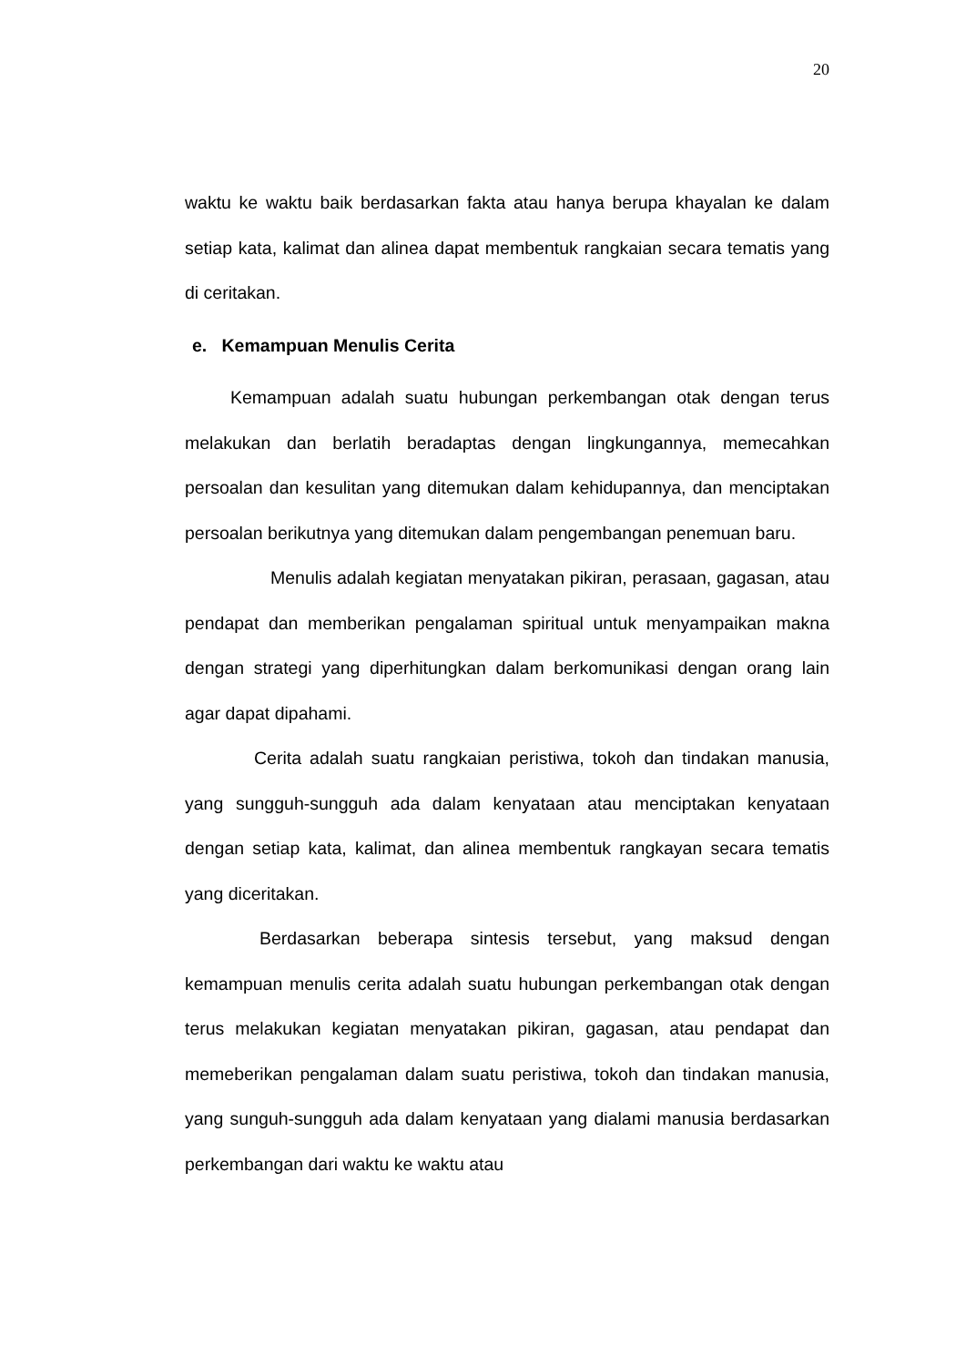20
waktu ke waktu baik berdasarkan fakta atau hanya berupa khayalan ke dalam setiap kata, kalimat dan alinea dapat membentuk rangkaian secara tematis yang di ceritakan.
e. Kemampuan Menulis Cerita
Kemampuan adalah suatu hubungan perkembangan otak dengan terus melakukan dan berlatih beradaptas dengan lingkungannya, memecahkan persoalan dan kesulitan yang ditemukan dalam kehidupannya, dan menciptakan persoalan berikutnya yang ditemukan dalam pengembangan penemuan baru.
Menulis adalah kegiatan menyatakan pikiran, perasaan, gagasan, atau pendapat dan memberikan pengalaman spiritual untuk menyampaikan makna dengan strategi yang diperhitungkan dalam berkomunikasi dengan orang lain agar dapat dipahami.
Cerita adalah suatu rangkaian peristiwa, tokoh dan tindakan manusia, yang sungguh-sungguh ada dalam kenyataan atau menciptakan kenyataan dengan setiap kata, kalimat, dan alinea membentuk rangkayan secara tematis yang diceritakan.
Berdasarkan beberapa sintesis tersebut, yang maksud dengan kemampuan menulis cerita adalah suatu hubungan perkembangan otak dengan terus melakukan kegiatan menyatakan pikiran, gagasan, atau pendapat dan memeberikan pengalaman dalam suatu peristiwa, tokoh dan tindakan manusia, yang sunguh-sungguh ada dalam kenyataan yang dialami manusia berdasarkan perkembangan dari waktu ke waktu atau